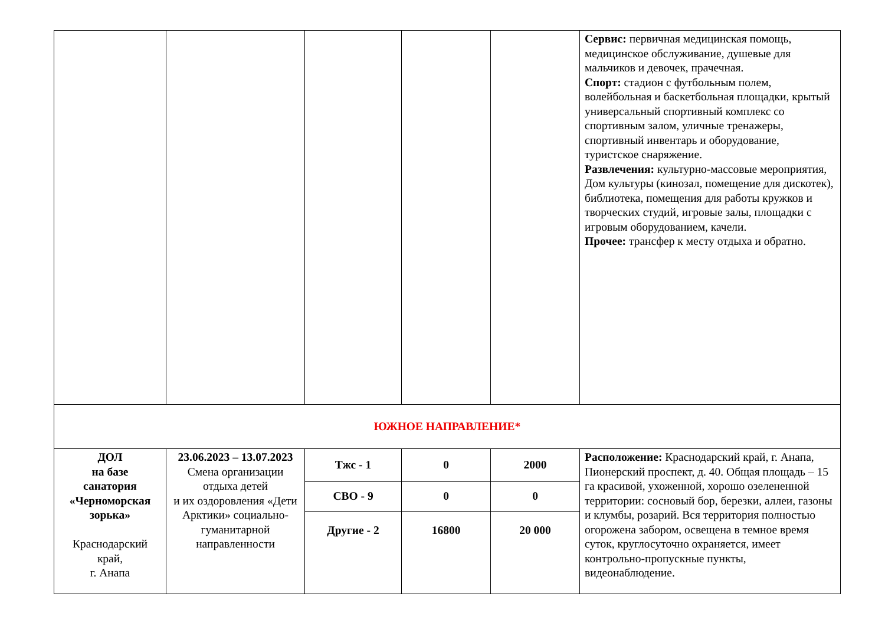| | | | | | Сервис: первичная медицинская помощь, медицинское обслуживание, душевые для мальчиков и девочек, прачечная. Спорт: стадион с футбольным полем, волейбольная и баскетбольная площадки, крытый универсальный спортивный комплекс со спортивным залом, уличные тренажеры, спортивный инвентарь и оборудование, туристское снаряжение. Развлечения: культурно-массовые мероприятия, Дом культуры (кинозал, помещение для дискотек), библиотека, помещения для работы кружков и творческих студий, игровые залы, площадки с игровым оборудованием, качели. Прочее: трансфер к месту отдыха и обратно. |
| ЮЖНОЕ НАПРАВЛЕНИЕ* | | | | | |
| ДОЛ на базе санатория «Черноморская зорька» Краснодарский край, г. Анапа | 23.06.2023 – 13.07.2023 Смена организации отдыха детей и их оздоровления «Дети Арктики» социально-гуманитарной направленности | Тжс - 1 | 0 | 2000 | Расположение: Краснодарский край, г. Анапа, Пионерский проспект, д. 40. Общая площадь – 15 га красивой, ухоженной, хорошо озелененной территории: сосновый бор, березки, аллеи, газоны и клумбы, розарий. Вся территория полностью огорожена забором, освещена в темное время суток, круглосуточно охраняется, имеет контрольно-пропускные пункты, видеонаблюдение. |
| | | СВО - 9 | 0 | 0 | |
| | | Другие - 2 | 16800 | 20 000 | |